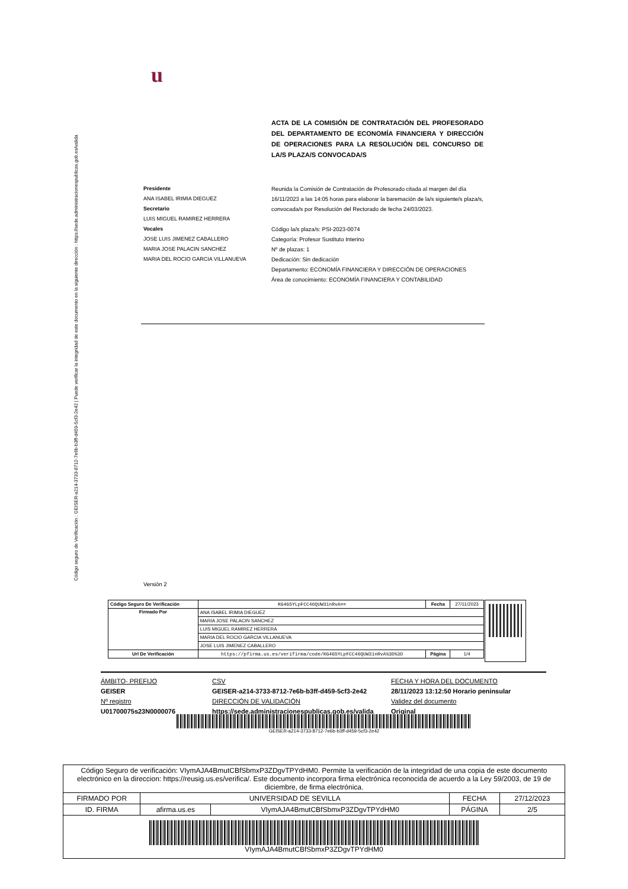Código seguro de Verificación : GEISER-a214-3733-8712-7e6b-b3ff-d459-5cf3-2e42 | Puede verificar la integridad de este documento en la siguiente dirección : https://sede.administracionespublicas.gob.es/valida
u
ACTA DE LA COMISIÓN DE CONTRATACIÓN DEL PROFESORADO DEL DEPARTAMENTO DE ECONOMÍA FINANCIERA Y DIRECCIÓN DE OPERACIONES PARA LA RESOLUCIÓN DEL CONCURSO DE LA/S PLAZA/S CONVOCADA/S
Presidente
ANA ISABEL IRIMIA DIEGUEZ
Secretario
LUIS MIGUEL RAMIREZ HERRERA
Vocales
JOSE LUIS JIMENEZ CABALLERO
MARIA JOSE PALACIN SANCHEZ
MARIA DEL ROCIO GARCIA VILLANUEVA
Reunida la Comisión de Contratación de Profesorado citada al margen del día 16/11/2023 a las 14:05 horas para elaborar la baremación de la/s siguiente/s plaza/s, convocada/s por Resolución del Rectorado de fecha 24/03/2023.
Código la/s plaza/s: PSI-2023-0074
Categoría: Profesor Sustituto Interino
Nº de plazas: 1
Dedicación: Sin dedicación
Departamento: ECONOMÍA FINANCIERA Y DIRECCIÓN DE OPERACIONES
Área de conocimiento: ECONOMÍA FINANCIERA Y CONTABILIDAD
Versión 2
| Código Seguro De Verificación | KG4G5YLpFCC46QUW31nRvA== | Fecha | 27/11/2023 |
| Firmado Por | ANA ISABEL IRIMIA DIEGUEZ | | |
| | MARIA JOSE PALACIN SANCHEZ | | |
| | LUIS MIGUEL RAMIREZ HERRERA | | |
| | MARIA DEL ROCIO GARCIA VILLANUEVA | | |
| | JOSE LUIS JIMENEZ CABALLERO | | |
| Url De Verificación | https://pfirma.us.es/verifirma/code/KG4G5YLpFCC46QUW31nRvA%3D%3D | Página | 1/4 |
ÁMBITO- PREFIJO
GEISER
Nº registro
U01700075s23N0000076
CSV
GEISER-a214-3733-8712-7e6b-b3ff-d459-5cf3-2e42
DIRECCIÓN DE VALIDACIÓN
https://sede.administracionespublicas.gob.es/valida
FECHA Y HORA DEL DOCUMENTO
28/11/2023 13:12:50 Horario peninsular
Validez del documento
Original
GEISER-a214-3733-8712-7e6b-b3ff-d459-5cf3-2e42
| Código Seguro de verificación: VIymAJA4BmutCBfSbmxP3ZDgvTPYdHM0. Permite la verificación de la integridad de una copia de este documento electrónico en la direccion: https://reusig.us.es/verifica/. Este documento incorpora firma electrónica reconocida de acuerdo a la Ley 59/2003, de 19 de diciembre, de firma electrónica. | | | | |
| FIRMADO POR | UNIVERSIDAD DE SEVILLA | | FECHA | 27/12/2023 |
| ID. FIRMA | afirma.us.es | VIymAJA4BmutCBfSbmxP3ZDgvTPYdHM0 | PÁGINA | 2/5 |
| VIymAJA4BmutCBfSbmxP3ZDgvTPYdHM0 | | | | |